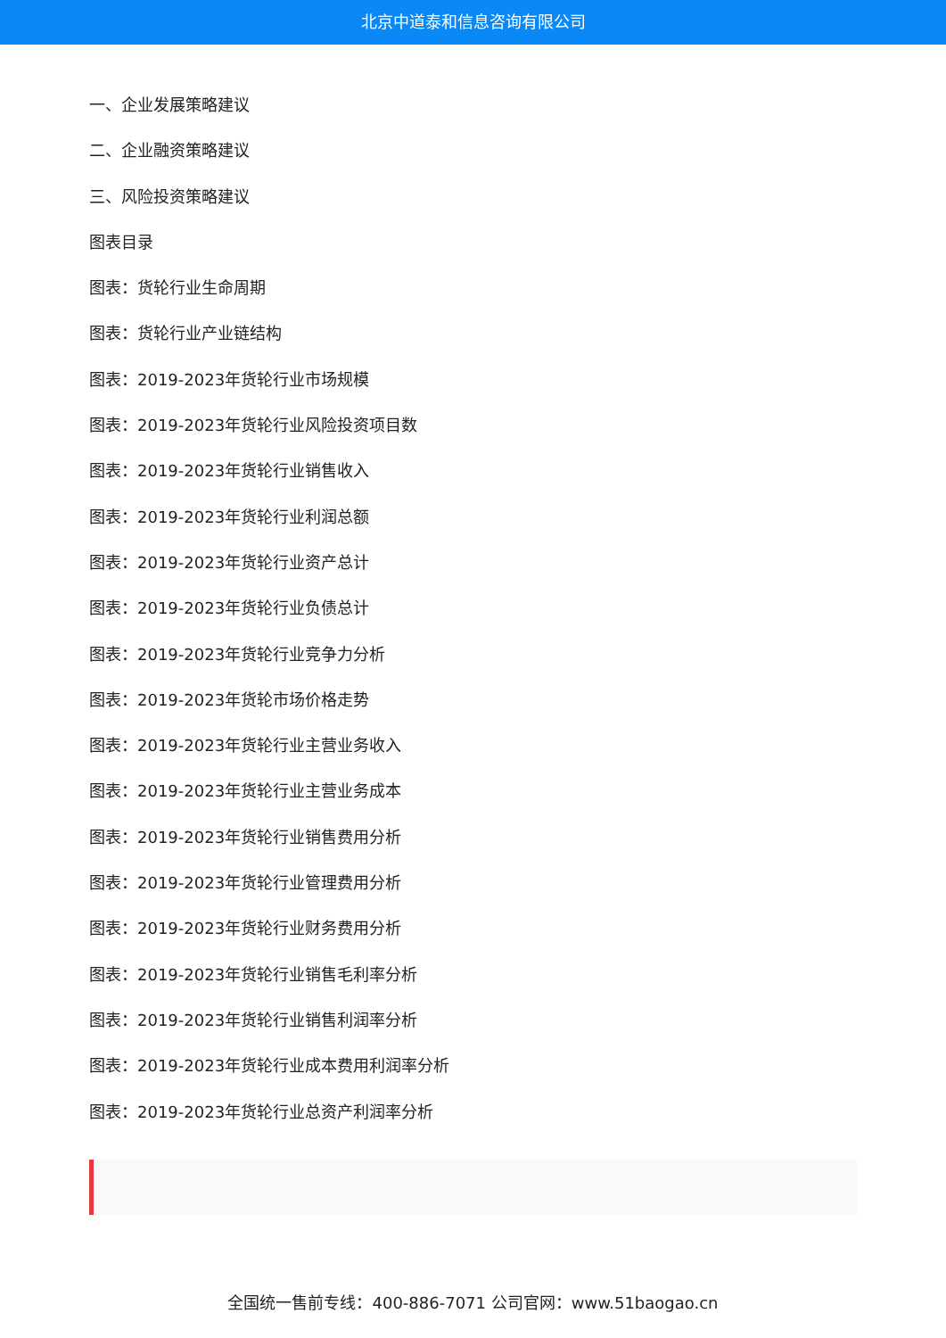北京中道泰和信息咨询有限公司
一、企业发展策略建议
二、企业融资策略建议
三、风险投资策略建议
图表目录
图表：货轮行业生命周期
图表：货轮行业产业链结构
图表：2019-2023年货轮行业市场规模
图表：2019-2023年货轮行业风险投资项目数
图表：2019-2023年货轮行业销售收入
图表：2019-2023年货轮行业利润总额
图表：2019-2023年货轮行业资产总计
图表：2019-2023年货轮行业负债总计
图表：2019-2023年货轮行业竞争力分析
图表：2019-2023年货轮市场价格走势
图表：2019-2023年货轮行业主营业务收入
图表：2019-2023年货轮行业主营业务成本
图表：2019-2023年货轮行业销售费用分析
图表：2019-2023年货轮行业管理费用分析
图表：2019-2023年货轮行业财务费用分析
图表：2019-2023年货轮行业销售毛利率分析
图表：2019-2023年货轮行业销售利润率分析
图表：2019-2023年货轮行业成本费用利润率分析
图表：2019-2023年货轮行业总资产利润率分析
全国统一售前专线：400-886-7071 公司官网：www.51baogao.cn